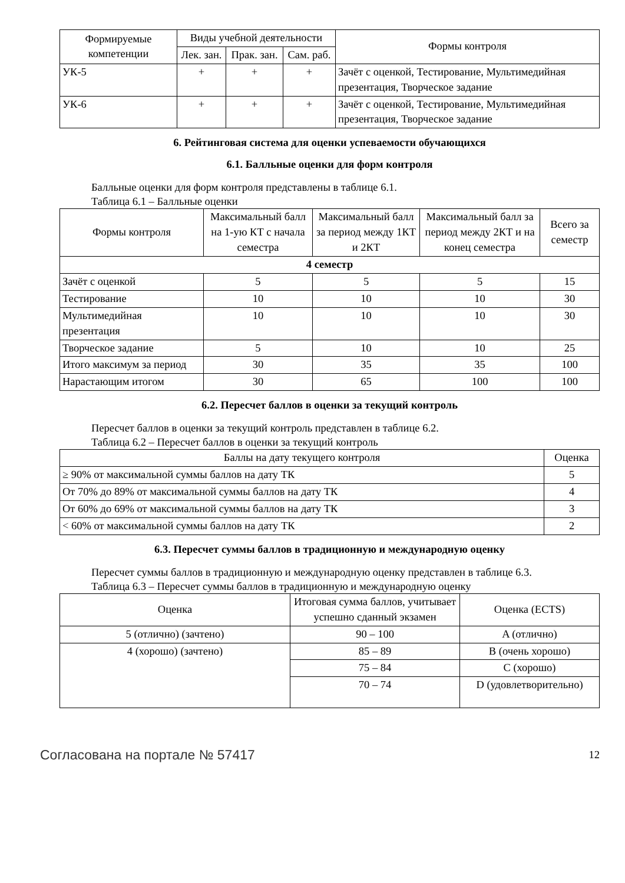| Формируемые компетенции | Виды учебной деятельности | | | Формы контроля |
| --- | --- | --- | --- | --- |
| | Лек. зан. | Прак. зан. | Сам. раб. | |
| УК-5 | + | + | + | Зачёт с оценкой, Тестирование, Мультимедийная презентация, Творческое задание |
| УК-6 | + | + | + | Зачёт с оценкой, Тестирование, Мультимедийная презентация, Творческое задание |
6. Рейтинговая система для оценки успеваемости обучающихся
6.1. Балльные оценки для форм контроля
Балльные оценки для форм контроля представлены в таблице 6.1.
Таблица 6.1 – Балльные оценки
| Формы контроля | Максимальный балл на 1-ую КТ с начала семестра | Максимальный балл за период между 1КТ и 2КТ | Максимальный балл за период между 2КТ и на конец семестра | Всего за семестр |
| --- | --- | --- | --- | --- |
| 4 семестр | | | | |
| Зачёт с оценкой | 5 | 5 | 5 | 15 |
| Тестирование | 10 | 10 | 10 | 30 |
| Мультимедийная презентация | 10 | 10 | 10 | 30 |
| Творческое задание | 5 | 10 | 10 | 25 |
| Итого максимум за период | 30 | 35 | 35 | 100 |
| Нарастающим итогом | 30 | 65 | 100 | 100 |
6.2. Пересчет баллов в оценки за текущий контроль
Пересчет баллов в оценки за текущий контроль представлен в таблице 6.2.
Таблица 6.2 – Пересчет баллов в оценки за текущий контроль
| Баллы на дату текущего контроля | Оценка |
| --- | --- |
| ≥ 90% от максимальной суммы баллов на дату ТК | 5 |
| От 70% до 89% от максимальной суммы баллов на дату ТК | 4 |
| От 60% до 69% от максимальной суммы баллов на дату ТК | 3 |
| < 60% от максимальной суммы баллов на дату ТК | 2 |
6.3. Пересчет суммы баллов в традиционную и международную оценку
Пересчет суммы баллов в традиционную и международную оценку представлен в таблице 6.3.
Таблица 6.3 – Пересчет суммы баллов в традиционную и международную оценку
| Оценка | Итоговая сумма баллов, учитывает успешно сданный экзамен | Оценка (ECTS) |
| --- | --- | --- |
| 5 (отлично) (зачтено) | 90 – 100 | A (отлично) |
| 4 (хорошо) (зачтено) | 85 – 89 | B (очень хорошо) |
| | 75 – 84 | C (хорошо) |
| | 70 – 74 | D (удовлетворительно) |
Согласована на портале № 57417 12